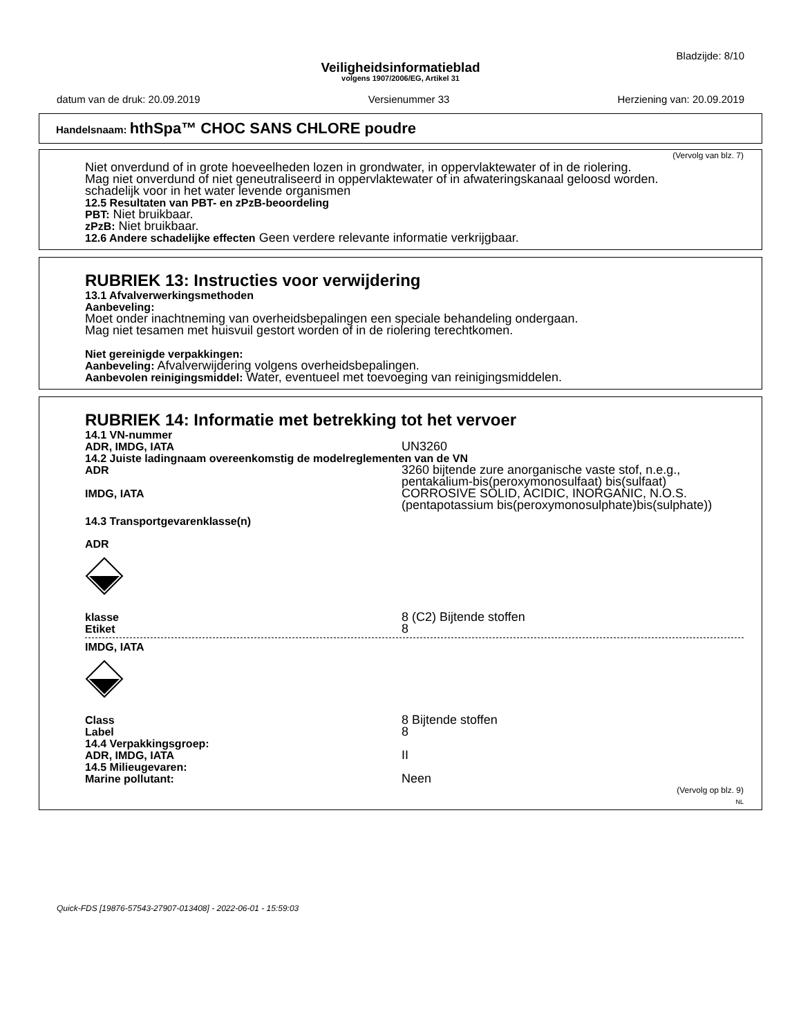Bladzijde: 8/10
Veiligheidsinformatieblad
volgens 1907/2006/EG, Artikel 31
datum van de druk: 20.09.2019 Versienummer 33 Herziening van: 20.09.2019
Handelsnaam: hthSpa™ CHOC SANS CHLORE poudre
(Vervolg van blz. 7)
Niet onverdund of in grote hoeveelheden lozen in grondwater, in oppervlaktewater of in de riolering.
Mag niet onverdund of niet geneutraliseerd in oppervlaktewater of in afwateringskanaal geloosd worden.
schadelijk voor in het water levende organismen
12.5 Resultaten van PBT- en zPzB-beoordeling
PBT: Niet bruikbaar.
zPzB: Niet bruikbaar.
12.6 Andere schadelijke effecten Geen verdere relevante informatie verkrijgbaar.
RUBRIEK 13: Instructies voor verwijdering
13.1 Afvalverwerkingsmethoden
Aanbeveling:
Moet onder inachtneming van overheidsbepalingen een speciale behandeling ondergaan.
Mag niet tesamen met huisvuil gestort worden of in de riolering terechtkomen.
Niet gereinigde verpakkingen:
Aanbeveling: Afvalverwijdering volgens overheidsbepalingen.
Aanbevolen reinigingsmiddel: Water, eventueel met toevoeging van reinigingsmiddelen.
RUBRIEK 14: Informatie met betrekking tot het vervoer
14.1 VN-nummer
ADR, IMDG, IATA UN3260
14.2 Juiste ladingnaam overeenkomstig de modelreglementen van de VN
ADR 3260 bijtende zure anorganische vaste stof, n.e.g., pentakalium-bis(peroxymonosulfaat) bis(sulfaat)
IMDG, IATA CORROSIVE SOLID, ACIDIC, INORGANIC, N.O.S. (pentapotassium bis(peroxymonosulphate)bis(sulphate))
14.3 Transportgevarenklasse(n)
ADR
klasse 8 (C2) Bijtende stoffen
Etiket 8
IMDG, IATA
Class 8 Bijtende stoffen
Label 8
14.4 Verpakkingsgroep:
ADR, IMDG, IATA II
14.5 Milieugevaren:
Marine pollutant: Neen
(Vervolg op blz. 9)
NL
Quick-FDS [19876-57543-27907-013408] - 2022-06-01 - 15:59:03